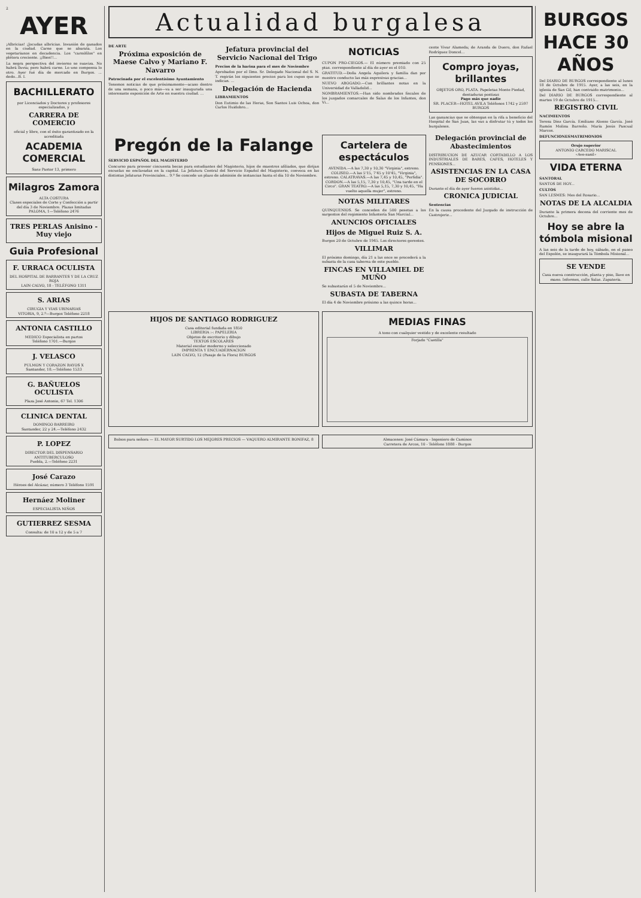2
AYER
¡Albricias! ¡Jocudas albricias. Invasión de ganados en la ciudad. Carne que se abarata. Los vegetarianos en decadencia. Los "carnófilos" en plétora creciente. ¡¡Bien!!...
La negra perspectiva del invierno se suaviza. No habrá lluvia; pero habrá carne. Lo uno compensa lo otro. Ayer fué día de mercado en Burgos. ... dedo...B. I.
BACHILLERATO
por Licenciados y Doctores y profesores especializados, y
CARRERA DE COMERCIO
oficial y libre, con el éxito garantizado en la acreditada
ACADEMIA COMERCIAL
Sanz Pastor 13, primero
Milagros Zamora
ALTA COSTURA
Clases especiales de Corte y Confección a partir del día 3 de Noviembre. Plazas limitadas
PALOMA, 1—Teléfono 2476
TRES PERLAS Anisino - Muy viejo
Guia Profesional
F. URRACA OCULISTA
DEL HOSPITAL DE BARRANTES Y DE LA CRUZ ROJA
LAIN CALVO, 18 - TELÉFONO 1311
S. ARIAS
CIRUGIA Y VIAS URINARIAS
VITORIA, 9, 2.º—Burgos Teléfono 2218
ANTONIA CASTILLO
MEDICO Especialista en partos
Teléfono 1701.—Burgos
J. VELASCO
PULMON Y CORAZON RAYOS X
Santander, 18.—Teléfono 1533
G. BAÑUELOS OCULISTA
Plaza José Antonio, 67 Tel. 1306
CLINICA DENTAL
DOMINGO BARREIRO
Santander, 22 y 24.—Teléfono 2432
P. LOPEZ
DIRECTOR DEL DISPENSARIO ANTITUBERCULOSO
Puebla, 2.—Teléfono 2231
José Carazo
Héroes del Alcázar, número 3 Teléfono 1591
Hernáez Moliner
ESPECIALISTA NIÑOS
GUTIERREZ SESMA
Consulta: de 10 a 12 y de 5 a 7
Actualidad burgalesa
DE ARTE
Próxima exposición de Maese Calvo y Mariano F. Navarro
Patrocinada por el excelentísimo Ayuntamiento
Tenemos noticias de que próximamente—acaso dentro de una semana, o poco más—va a ser inaugurada una interesante exposición de Arte en nuestra ciudad. ...
Jefatura provincial del Servicio Nacional del Trigo
Precios de la harina para el mes de Noviembre
Aprobados por el Ilmo. Sr. Delegado Nacional del S. N. T. regirán los siguientes precios para los cupos que se indican. ...
Delegación de Hacienda
LIBRAMIENTOS
Don Eutimio de las Heras, Son Santos Luis Ochoa, don Carlos Huidobro...
NOTICIAS
CUPON PRO-CIEGOS.— El número premiado con 25 ptas. correspondiente al día de ayer es el 010.
GRATITUD.—Doña Angela Aguilera y familia dan por nuestro conducto las más expresivas gracias...
NUEVO ABOGADO.—Con brillantes notas en la Universidad de Valladolid...
NOMBRAMIENTOS.—Han sido nombrados fiscales de los juzgados comarcales de Salas de los Infantes, don Vi...
cente Vivar Alameda; de Aranda de Duero, don Rafael Rodríguez Doncel...
Compro joyas, brillantes
OBJETOS ORO, PLATA. Papeletas Monte Piedad, dentaduras postizas
Pago más que nadie
SR. PLACER—HOTEL AVILA Teléfonos 1742 y 2597 BURGOS
Las ganancias que se obtengan en la rifa a beneficio del Hospital de San Juan, las vas a disfrutar tú y todos los burgaleses.
Pregón de la Falange
SERVICIO ESPAÑOL DEL MAGISTERIO
Concurso para proveer cincuenta becas para estudiantes del Magisterio, hijos de maestros afiliados, que dirijan escuelas no enclavadas en la capital. La Jefatura Central del Servicio Español del Magisterio, convoca en las distintas Jefaturas Provinciales... 9.º Se concede un plazo de admisión de instancias hasta el día 10 de Noviembre.
Cartelera de espectáculos
AVENIDA.—A las 7,30 y 10,30 "Virginia", estreno. COLISEO.—A las 5'15, 7'45 y 10'45, "Virginia", estreno. CALATRAVAS.—A las 7,45 y 10,45, "Perfidia". CORDON.—A las 5,15, 7,30 y 10,45, "Una tarde en el Circo". GRAN TEATRO.—A las 5,15, 7,30 y 10,45, "Ha vuelto aquella mujer", estreno.
NOTAS MILITARES
QUINQUENIOS. Se conceden de 500 pesetas a los sargentos del regimiento Infantería San Marcial...
ANUNCIOS OFICIALES
Hijos de Miguel Ruiz S. A.
Burgos 20 de Octubre de 1945. Los directores gerentes.
VILLIMAR
El próximo domingo, día 21 a las once se procederá a la subasta de la casa taberna de este pueblo.
FINCAS EN VILLAMIEL DE MUÑO
Se subastarán el 5 de Noviembre...
SUBASTA DE TABERNA
El día 4 de Noviembre próximo a las quince horas...
Delegación provincial de Abastecimientos
DISTRIBUCION DE AZUCAR CORTADILLO A LOS INDUSTRIALES DE BARES, CAFES, HOTELES Y PENSIONES...
ASISTENCIAS EN LA CASA DE SOCORRO
Durante el día de ayer fueron asistidas...
CRONICA JUDICIAL
Sentencias
En la causa procedente del Juzgado de instrucción de Castrojeriz...
HIJOS DE SANTIAGO RODRIGUEZ
Casa editorial fundada en 1850
LIBRERIA :-: PAPELERIA
Objetos de escritorio y dibujo
TEXTOS ESCOLARES
Material escolar moderno y seleccionado
IMPRENTA Y ENCUADERNACION
LAIN CALVO, 12 (Pasaje de la Flora) BURGOS
MEDIAS FINAS
A tono con cualquier vestido y de excelente resultado
Forjado "Castilla"
Bolsos para señora — EL MAYOR SURTIDO LOS MEJORES PRECIOS — VAQUERO ALMIRANTE BONIFAZ, 8
Almacenes: José Cámara - Ingeniero de Caminos
Carretera de Arcos, 10 - Teléfono 1888 - Burgos
BURGOS HACE 30 AÑOS
Del DIARIO DE BURGOS correspondiente al lunes 18 de Octubre de 1915. Ayer, a las seis, en la iglesia de San Gil, han contraído matrimonio...
Del DIARIO DE BURGOS correspondiente al martes 19 de Octubre de 1915...
REGISTRO CIVIL
NACIMIENTOS
Teresa Díez García. Emiliano Alonso García. José Ramón Molina Barreño. María Jesús Pascual Marcos.
DEFUNCIONES MATRIMONIOS
Orujo superior
ANTONIO CARCEDO MARISCAL
«Ave-sanil»
VIDA ETERNA
SANTORAL
SANTOS DE HOY...
CULTOS
SAN LESMES: Mes del Rosario...
NOTAS DE LA ALCALDIA
Durante la primera decena del corriente mes de Octubre...
Hoy se abre la tómbola misional
A las seis de la tarde de hoy, sábado, en el paseo del Espolón, se inaugurará la Tómbola Misional...
SE VENDE
Casa nueva construcción, planta y piso, llave en mano. Informes, calle Salas. Zapatería.